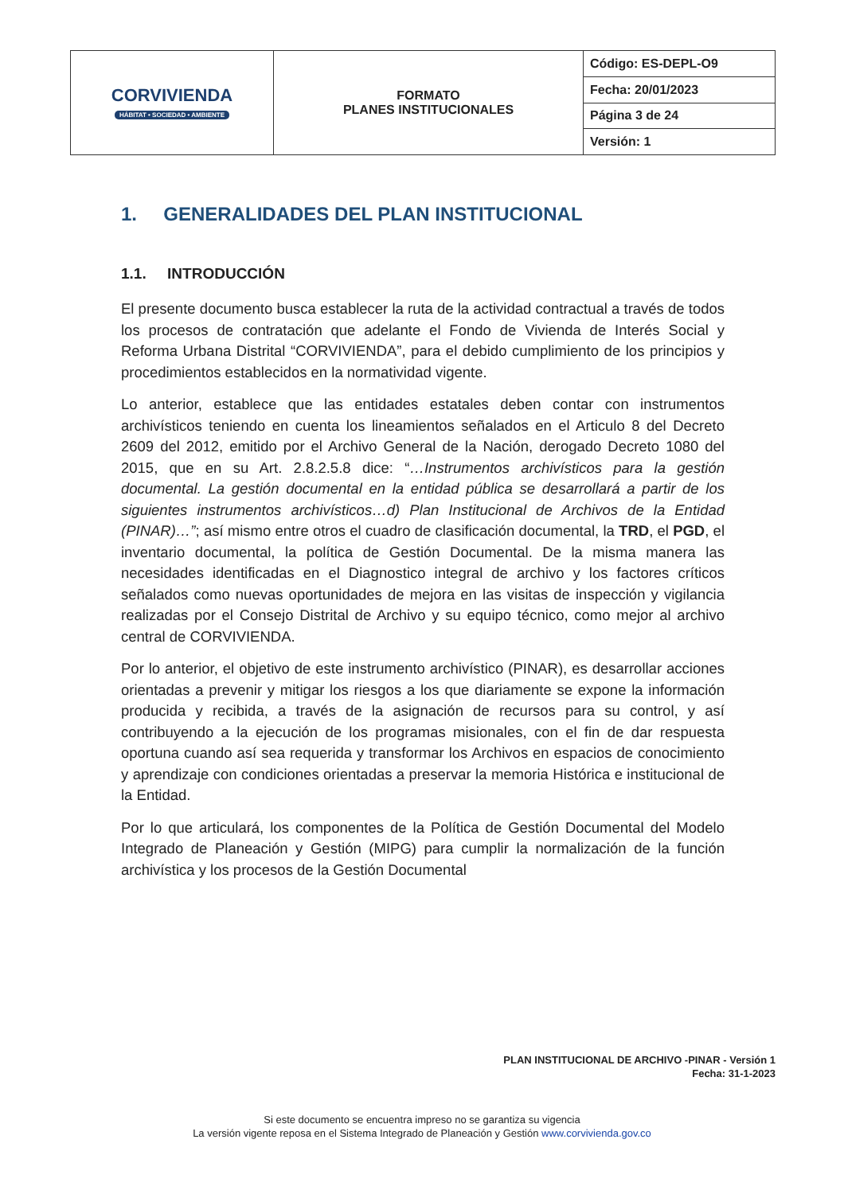| CORVIVIENDA HÁBITAT • SOCIEDAD • AMBIENTE | FORMATO PLANES INSTITUCIONALES | Código: ES-DEPL-O9 |
| | | Fecha: 20/01/2023 |
| | | Página 3 de 24 |
| | | Versión: 1 |
1. GENERALIDADES DEL PLAN INSTITUCIONAL
1.1. INTRODUCCIÓN
El presente documento busca establecer la ruta de la actividad contractual a través de todos los procesos de contratación que adelante el Fondo de Vivienda de Interés Social y Reforma Urbana Distrital “CORVIVIENDA”, para el debido cumplimiento de los principios y procedimientos establecidos en la normatividad vigente.
Lo anterior, establece que las entidades estatales deben contar con instrumentos archivísticos teniendo en cuenta los lineamientos señalados en el Articulo 8 del Decreto 2609 del 2012, emitido por el Archivo General de la Nación, derogado Decreto 1080 del 2015, que en su Art. 2.8.2.5.8 dice: “…Instrumentos archivísticos para la gestión documental. La gestión documental en la entidad pública se desarrollará a partir de los siguientes instrumentos archivísticos…d) Plan Institucional de Archivos de la Entidad (PINAR)…”; así mismo entre otros el cuadro de clasificación documental, la TRD, el PGD, el inventario documental, la política de Gestión Documental. De la misma manera las necesidades identificadas en el Diagnostico integral de archivo y los factores críticos señalados como nuevas oportunidades de mejora en las visitas de inspección y vigilancia realizadas por el Consejo Distrital de Archivo y su equipo técnico, como mejor al archivo central de CORVIVIENDA.
Por lo anterior, el objetivo de este instrumento archivístico (PINAR), es desarrollar acciones orientadas a prevenir y mitigar los riesgos a los que diariamente se expone la información producida y recibida, a través de la asignación de recursos para su control, y así contribuyendo a la ejecución de los programas misionales, con el fin de dar respuesta oportuna cuando así sea requerida y transformar los Archivos en espacios de conocimiento y aprendizaje con condiciones orientadas a preservar la memoria Histórica e institucional de la Entidad.
Por lo que articulará, los componentes de la Política de Gestión Documental del Modelo Integrado de Planeación y Gestión (MIPG) para cumplir la normalización de la función archivística y los procesos de la Gestión Documental
PLAN INSTITUCIONAL DE ARCHIVO -PINAR - Versión 1
Fecha: 31-1-2023
Si este documento se encuentra impreso no se garantiza su vigencia
La versión vigente reposa en el Sistema Integrado de Planeación y Gestión www.corvivienda.gov.co